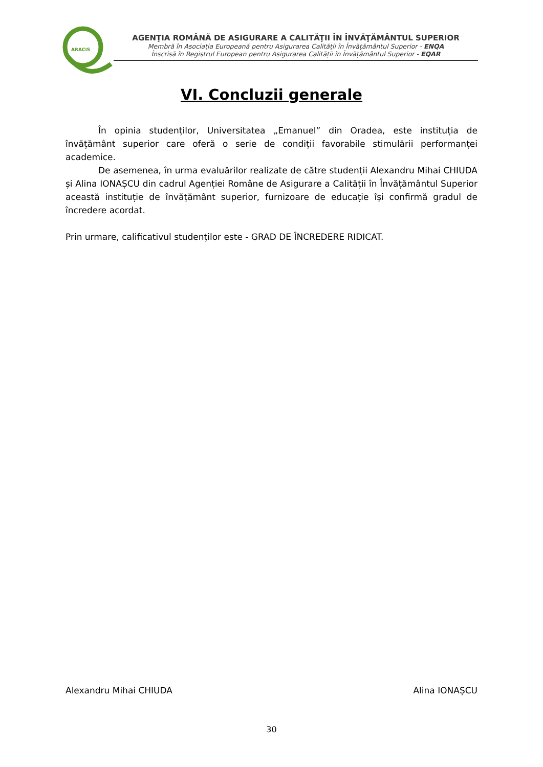ARACIS
AGENŢIA ROMÂNĂ DE ASIGURARE A CALITĂŢII ÎN ÎNVĂŢĂMÂNTUL SUPERIOR
Membră în Asociația Europeană pentru Asigurarea Calității în Învățământul Superior - ENQA
Înscrisă în Registrul European pentru Asigurarea Calității în Învățământul Superior - EQAR
VI. Concluzii generale
În opinia studenților, Universitatea „Emanuel” din Oradea, este instituția de învățământ superior care oferă o serie de condiții favorabile stimulării performanței academice.
De asemenea, în urma evaluărilor realizate de către studenții Alexandru Mihai CHIUDA și Alina IONAȘCU din cadrul Agenției Române de Asigurare a Calității în Învățământul Superior această instituție de învățământ superior, furnizoare de educație își confirmă gradul de încredere acordat.
Prin urmare, calificativul studenților este - GRAD DE ÎNCREDERE RIDICAT.
Alexandru Mihai CHIUDA Alina IONAȘCU
30